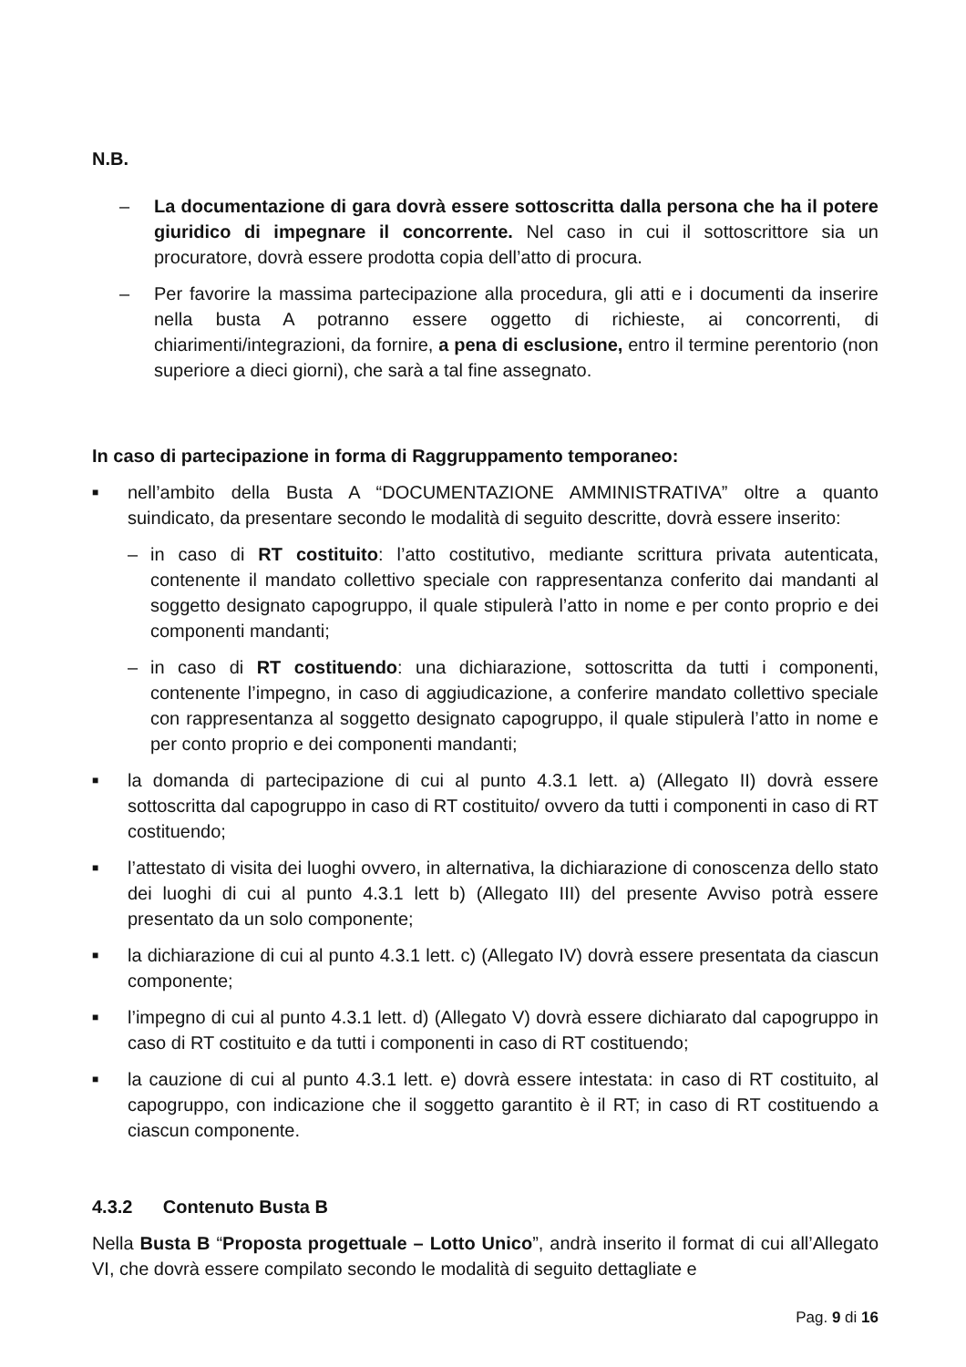N.B.
– La documentazione di gara dovrà essere sottoscritta dalla persona che ha il potere giuridico di impegnare il concorrente. Nel caso in cui il sottoscrittore sia un procuratore, dovrà essere prodotta copia dell’atto di procura.
– Per favorire la massima partecipazione alla procedura, gli atti e i documenti da inserire nella busta A potranno essere oggetto di richieste, ai concorrenti, di chiarimenti/integrazioni, da fornire, a pena di esclusione, entro il termine perentorio (non superiore a dieci giorni), che sarà a tal fine assegnato.
In caso di partecipazione in forma di Raggruppamento temporaneo:
■ nell’ambito della Busta A “DOCUMENTAZIONE AMMINISTRATIVA” oltre a quanto suindicato, da presentare secondo le modalità di seguito descritte, dovrà essere inserito:
– in caso di RT costituito: l’atto costitutivo, mediante scrittura privata autenticata, contenente il mandato collettivo speciale con rappresentanza conferito dai mandanti al soggetto designato capogruppo, il quale stipulerà l’atto in nome e per conto proprio e dei componenti mandanti;
– in caso di RT costituendo: una dichiarazione, sottoscritta da tutti i componenti, contenente l’impegno, in caso di aggiudicazione, a conferire mandato collettivo speciale con rappresentanza al soggetto designato capogruppo, il quale stipulerà l’atto in nome e per conto proprio e dei componenti mandanti;
■ la domanda di partecipazione di cui al punto 4.3.1 lett. a) (Allegato II) dovrà essere sottoscritta dal capogruppo in caso di RT costituito/ ovvero da tutti i componenti in caso di RT costituendo;
■ l’attestato di visita dei luoghi ovvero, in alternativa, la dichiarazione di conoscenza dello stato dei luoghi di cui al punto 4.3.1 lett b) (Allegato III) del presente Avviso potrà essere presentato da un solo componente;
■ la dichiarazione di cui al punto 4.3.1 lett. c) (Allegato IV) dovrà essere presentata da ciascun componente;
■ l’impegno di cui al punto 4.3.1 lett. d) (Allegato V) dovrà essere dichiarato dal capogruppo in caso di RT costituito e da tutti i componenti in caso di RT costituendo;
■ la cauzione di cui al punto 4.3.1 lett. e) dovrà essere intestata: in caso di RT costituito, al capogruppo, con indicazione che il soggetto garantito è il RT; in caso di RT costituendo a ciascun componente.
4.3.2 Contenuto Busta B
Nella Busta B “Proposta progettuale – Lotto Unico”, andrà inserito il format di cui all’Allegato VI, che dovrà essere compilato secondo le modalità di seguito dettagliate e
Pag. 9 di 16